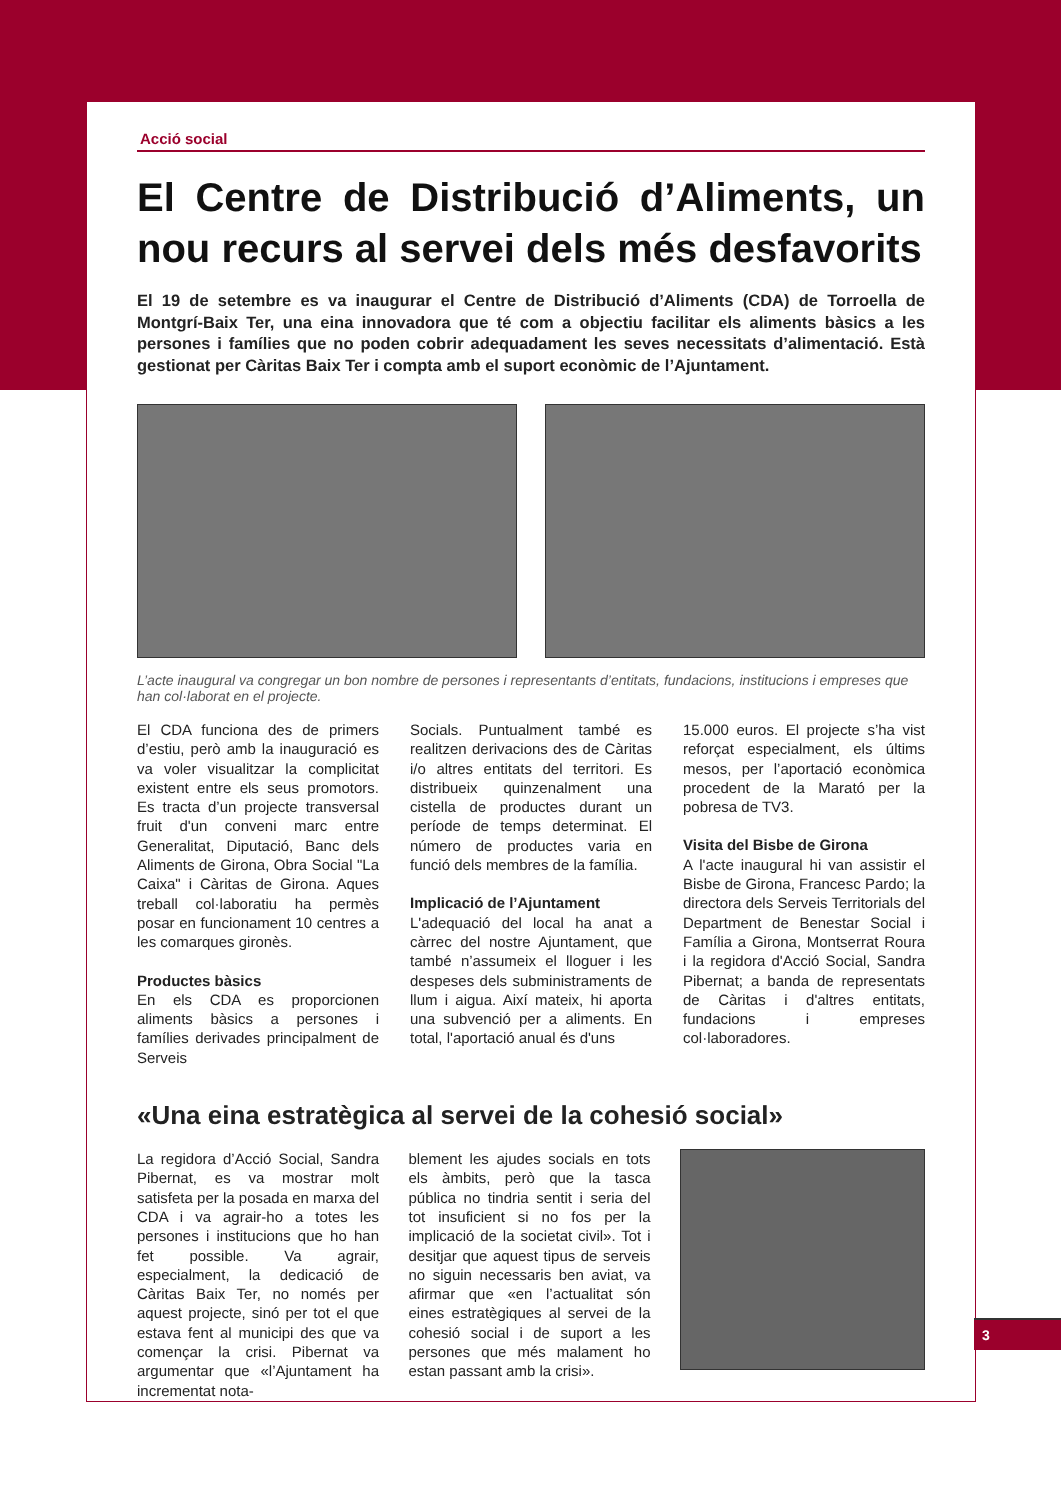Acció social
El Centre de Distribució d’Aliments, un nou recurs al servei dels més desfavorits
El 19 de setembre es va inaugurar el Centre de Distribució d’Aliments (CDA) de Torroella de Montgrí-Baix Ter, una eina innovadora que té com a objectiu facilitar els aliments bàsics a les persones i famílies que no poden cobrir adequadament les seves necessitats d’alimentació. Està gestionat per Càritas Baix Ter i compta amb el suport econòmic de l’Ajuntament.
L’acte inaugural va congregar un bon nombre de persones i representants d’entitats, fundacions, institucions i empreses que han col·laborat en el projecte.
El CDA funciona des de primers d’estiu, però amb la inauguració es va voler visualitzar la complicitat existent entre els seus promotors. Es tracta d’un projecte transversal fruit d'un conveni marc entre Generalitat, Diputació, Banc dels Aliments de Girona, Obra Social "La Caixa" i Càritas de Girona. Aques treball col·laboratiu ha permès posar en funcionament 10 centres a les comarques gironès.
Productes bàsics
En els CDA es proporcionen aliments bàsics a persones i famílies derivades principalment de Serveis
Socials. Puntualment també es realitzen derivacions des de Càritas i/o altres entitats del territori. Es distribueix quinzenalment una cistella de productes durant un període de temps determinat. El número de productes varia en funció dels membres de la família.
Implicació de l’Ajuntament
L'adequació del local ha anat a càrrec del nostre Ajuntament, que també n’assumeix el lloguer i les despeses dels subministraments de llum i aigua. Així mateix, hi aporta una subvenció per a aliments. En total, l'aportació anual és d'uns
15.000 euros. El projecte s’ha vist reforçat especialment, els últims mesos, per l’aportació econòmica procedent de la Marató per la pobresa de TV3.
Visita del Bisbe de Girona
A l'acte inaugural hi van assistir el Bisbe de Girona, Francesc Pardo; la directora dels Serveis Territorials del Department de Benestar Social i Família a Girona, Montserrat Roura i la regidora d'Acció Social, Sandra Pibernat; a banda de representats de Càritas i d'altres entitats, fundacions i empreses col·laboradores.
«Una eina estratègica al servei de la cohesió social»
La regidora d’Acció Social, Sandra Pibernat, es va mostrar molt satisfeta per la posada en marxa del CDA i va agrair-ho a totes les persones i institucions que ho han fet possible. Va agrair, especialment, la dedicació de Càritas Baix Ter, no només per aquest projecte, sinó per tot el que estava fent al municipi des que va començar la crisi. Pibernat va argumentar que «l’Ajuntament ha incrementat nota-
blement les ajudes socials en tots els àmbits, però que la tasca pública no tindria sentit i seria del tot insuficient si no fos per la implicació de la societat civil». Tot i desitjar que aquest tipus de serveis no siguin necessaris ben aviat, va afirmar que «en l’actualitat són eines estratègiques al servei de la cohesió social i de suport a les persones que més malament ho estan passant amb la crisi».
3